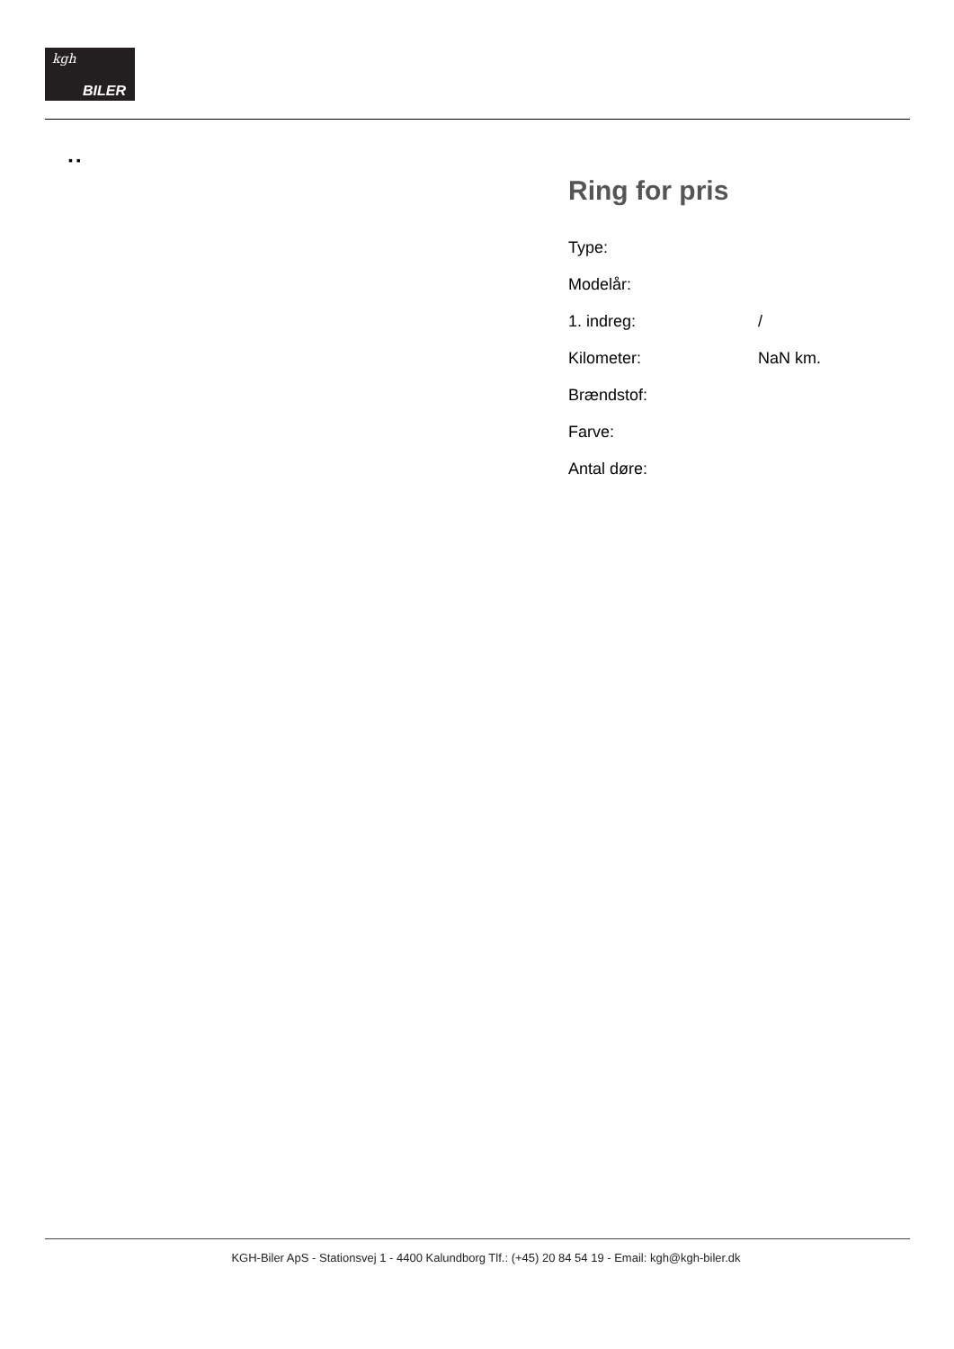kgh
BILER
▪ ▪
Ring for pris
| Type: | |
| Modelår: | |
| 1. indreg: | / |
| Kilometer: | NaN km. |
| Brændstof: | |
| Farve: | |
| Antal døre: | |
KGH-Biler ApS - Stationsvej 1 - 4400 Kalundborg Tlf.: (+45) 20 84 54 19 - Email: kgh@kgh-biler.dk